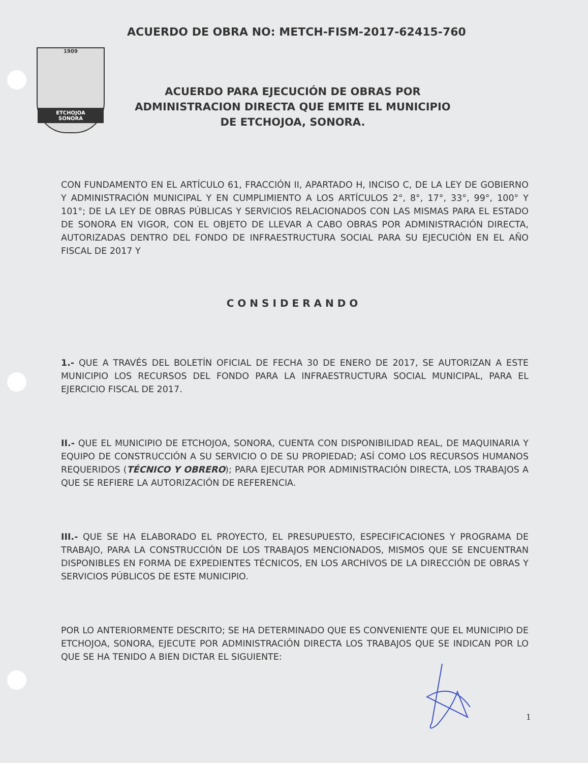ACUERDO DE OBRA NO: METCH-FISM-2017-62415-760
1909
ETCHOJOA
SONORA
ACUERDO PARA EJECUCIÓN DE OBRAS POR ADMINISTRACION DIRECTA QUE EMITE EL MUNICIPIO DE ETCHOJOA, SONORA.
CON FUNDAMENTO EN EL ARTÍCULO 61, FRACCIÓN II, APARTADO H, INCISO C, DE LA LEY DE GOBIERNO Y ADMINISTRACIÓN MUNICIPAL Y EN CUMPLIMIENTO A LOS ARTÍCULOS 2°, 8°, 17°, 33°, 99°, 100° Y 101°; DE LA LEY DE OBRAS PÚBLICAS Y SERVICIOS RELACIONADOS CON LAS MISMAS PARA EL ESTADO DE SONORA EN VIGOR, CON EL OBJETO DE LLEVAR A CABO OBRAS POR ADMINISTRACIÓN DIRECTA, AUTORIZADAS DENTRO DEL FONDO DE INFRAESTRUCTURA SOCIAL PARA SU EJECUCIÓN EN EL AÑO FISCAL DE 2017 Y
CONSIDERANDO
1.- QUE A TRAVÉS DEL BOLETÍN OFICIAL DE FECHA 30 DE ENERO DE 2017, SE AUTORIZAN A ESTE MUNICIPIO LOS RECURSOS DEL FONDO PARA LA INFRAESTRUCTURA SOCIAL MUNICIPAL, PARA EL EJERCICIO FISCAL DE 2017.
II.- QUE EL MUNICIPIO DE ETCHOJOA, SONORA, CUENTA CON DISPONIBILIDAD REAL, DE MAQUINARIA Y EQUIPO DE CONSTRUCCIÓN A SU SERVICIO O DE SU PROPIEDAD; ASÍ COMO LOS RECURSOS HUMANOS REQUERIDOS (TÉCNICO Y OBRERO); PARA EJECUTAR POR ADMINISTRACIÓN DIRECTA, LOS TRABAJOS A QUE SE REFIERE LA AUTORIZACIÓN DE REFERENCIA.
III.- QUE SE HA ELABORADO EL PROYECTO, EL PRESUPUESTO, ESPECIFICACIONES Y PROGRAMA DE TRABAJO, PARA LA CONSTRUCCIÓN DE LOS TRABAJOS MENCIONADOS, MISMOS QUE SE ENCUENTRAN DISPONIBLES EN FORMA DE EXPEDIENTES TÉCNICOS, EN LOS ARCHIVOS DE LA DIRECCIÓN DE OBRAS Y SERVICIOS PÚBLICOS DE ESTE MUNICIPIO.
POR LO ANTERIORMENTE DESCRITO; SE HA DETERMINADO QUE ES CONVENIENTE QUE EL MUNICIPIO DE ETCHOJOA, SONORA, EJECUTE POR ADMINISTRACIÓN DIRECTA LOS TRABAJOS QUE SE INDICAN POR LO QUE SE HA TENIDO A BIEN DICTAR EL SIGUIENTE:
1